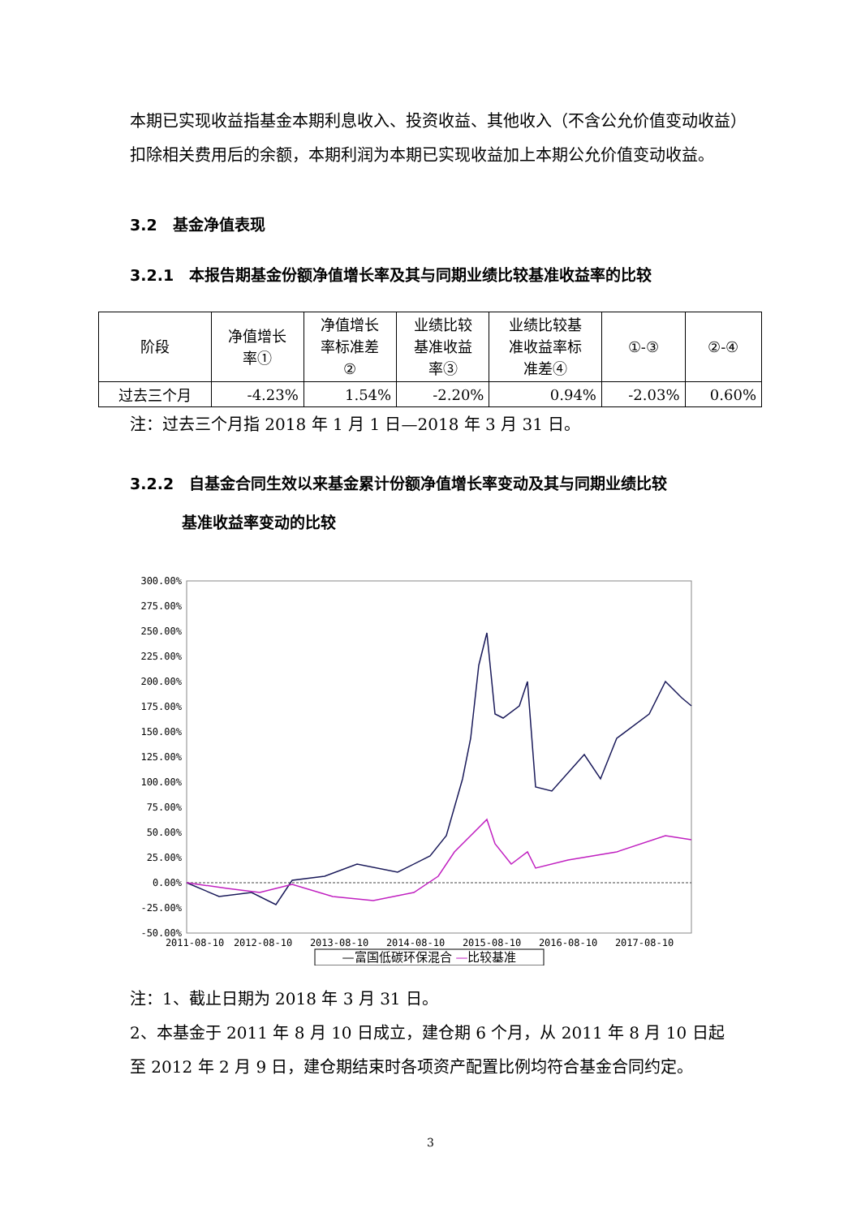本期已实现收益指基金本期利息收入、投资收益、其他收入（不含公允价值变动收益）扣除相关费用后的余额，本期利润为本期已实现收益加上本期公允价值变动收益。
3.2　基金净值表现
3.2.1　本报告期基金份额净值增长率及其与同期业绩比较基准收益率的比较
| 阶段 | 净值增长 率① | 净值增长 率标准差 ② | 业绩比较 基准收益 率③ | 业绩比较基 准收益率标 准差④ | ①-③ | ②-④ |
| --- | --- | --- | --- | --- | --- | --- |
| 过去三个月 | -4.23% | 1.54% | -2.20% | 0.94% | -2.03% | 0.60% |
注：过去三个月指 2018 年 1 月 1 日—2018 年 3 月 31 日。
3.2.2　自基金合同生效以来基金累计份额净值增长率变动及其与同期业绩比较
基准收益率变动的比较
300.00%
275.00%
250.00%
225.00%
200.00%
175.00%
150.00%
125.00%
100.00%
75.00%
50.00%
25.00%
0.00%
-25.00%
-50.00%
2011-08-10
2012-08-10
2013-08-10
2014-08-10
2015-08-10
2016-08-10
2017-08-10
—富国低碳环保混合 —比较基准
注：1、截止日期为 2018 年 3 月 31 日。
2、本基金于 2011 年 8 月 10 日成立，建仓期 6 个月，从 2011 年 8 月 10 日起至 2012 年 2 月 9 日，建仓期结束时各项资产配置比例均符合基金合同约定。
3